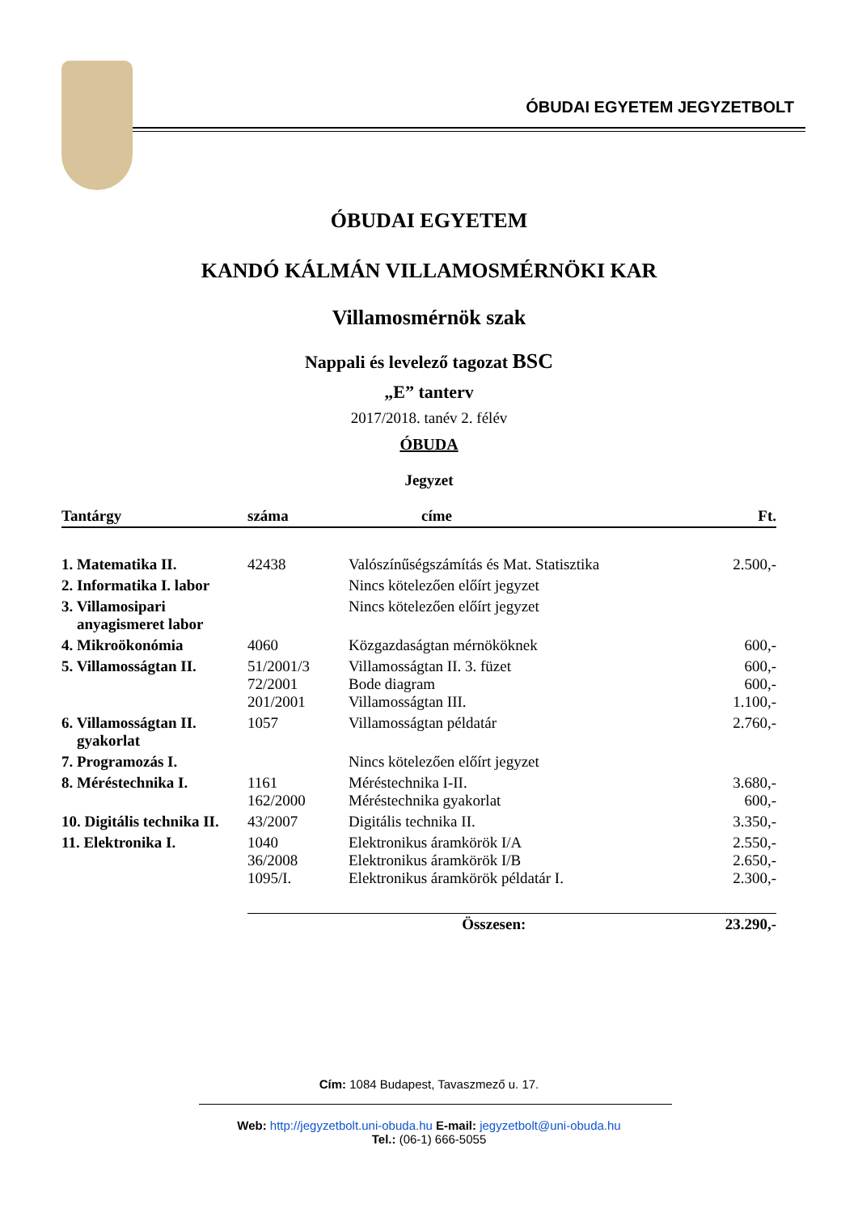ÓBUDAI EGYETEM JEGYZETBOLT
ÓBUDAI EGYETEM
KANDÓ KÁLMÁN VILLAMOSMÉRNÖKI KAR
Villamosmérnök szak
Nappali és levelező tagozat BSC
„E” tanterv
2017/2018. tanév 2. félév
ÓBUDA
Jegyzet
| Tantárgy | száma | címe | Ft. |
| --- | --- | --- | --- |
| 1. Matematika II. | 42438 | Valószínűségszámítás és Mat. Statisztika | 2.500,- |
| 2. Informatika I. labor | | Nincs kötelezően előírt jegyzet | |
| 3. Villamosipari anyagismeret labor | | Nincs kötelezően előírt jegyzet | |
| 4. Mikroökonómia | 4060 | Közgazdaságtan mérnököknek | 600,- |
| 5. Villamosságtan II. | 51/2001/3 72/2001 201/2001 | Villamosságtan II. 3. füzet Bode diagram Villamosságtan III. | 600,- 600,- 1.100,- |
| 6. Villamosságtan II. gyakorlat | 1057 | Villamosságtan példatár | 2.760,- |
| 7. Programozás I. | | Nincs kötelezően előírt jegyzet | |
| 8. Méréstechnika I. | 1161 162/2000 | Méréstechnika I-II. Méréstechnika gyakorlat | 3.680,- 600,- |
| 10. Digitális technika II. | 43/2007 | Digitális technika II. | 3.350,- |
| 11. Elektronika I. | 1040 36/2008 1095/I. | Elektronikus áramkörök I/A Elektronikus áramkörök I/B Elektronikus áramkörök példatár I. | 2.550,- 2.650,- 2.300,- |
| | Összesen: | | 23.290,- |
Cím: 1084 Budapest, Tavaszmező u. 17.
Web: http://jegyzetbolt.uni-obuda.hu E-mail: jegyzetbolt@uni-obuda.hu
Tel.: (06-1) 666-5055